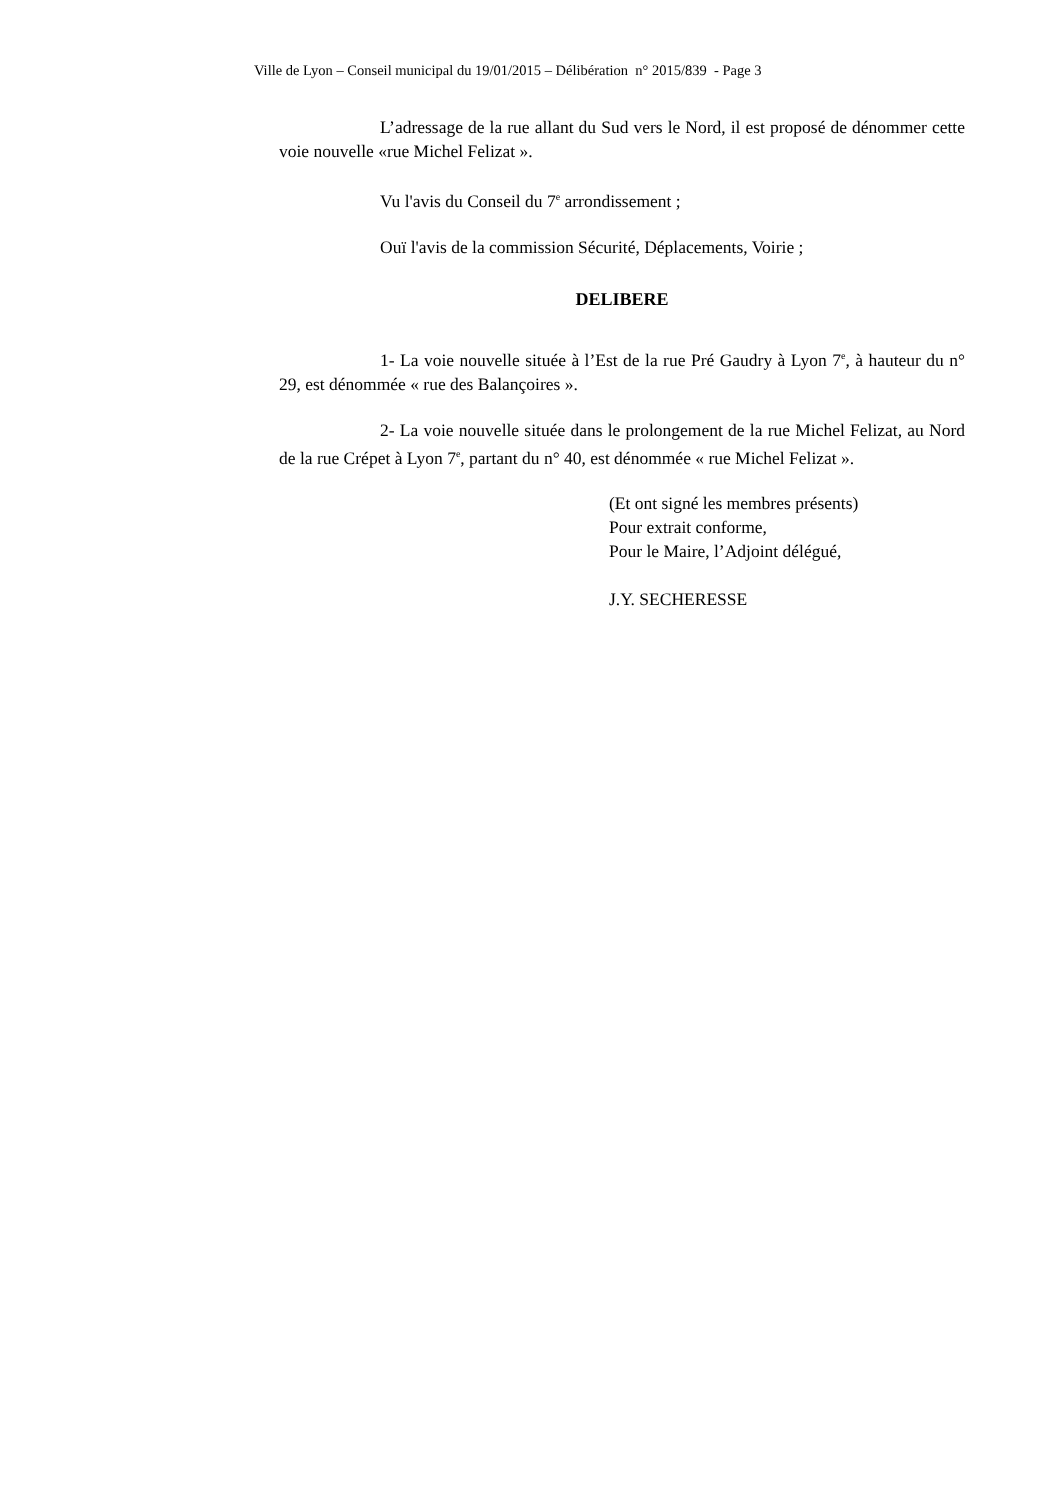Ville de Lyon – Conseil municipal du 19/01/2015 – Délibération n° 2015/839 - Page 3
L’adressage de la rue allant du Sud vers le Nord, il est proposé de dénommer cette voie nouvelle «rue Michel Felizat ».
Vu l'avis du Conseil du 7<sup>e</sup> arrondissement ;
Ouï l'avis de la commission Sécurité, Déplacements, Voirie ;
DELIBERE
1- La voie nouvelle située à l’Est de la rue Pré Gaudry à Lyon 7<sup>e</sup>, à hauteur du n° 29, est dénommée « rue des Balançoires ».
2- La voie nouvelle située dans le prolongement de la rue Michel Felizat, au Nord de la rue Crépet à Lyon 7<sup>e</sup>, partant du n° 40, est dénommée « rue Michel Felizat ».
(Et ont signé les membres présents)
Pour extrait conforme,
Pour le Maire, l’Adjoint délégué,
J.Y. SECHERESSE